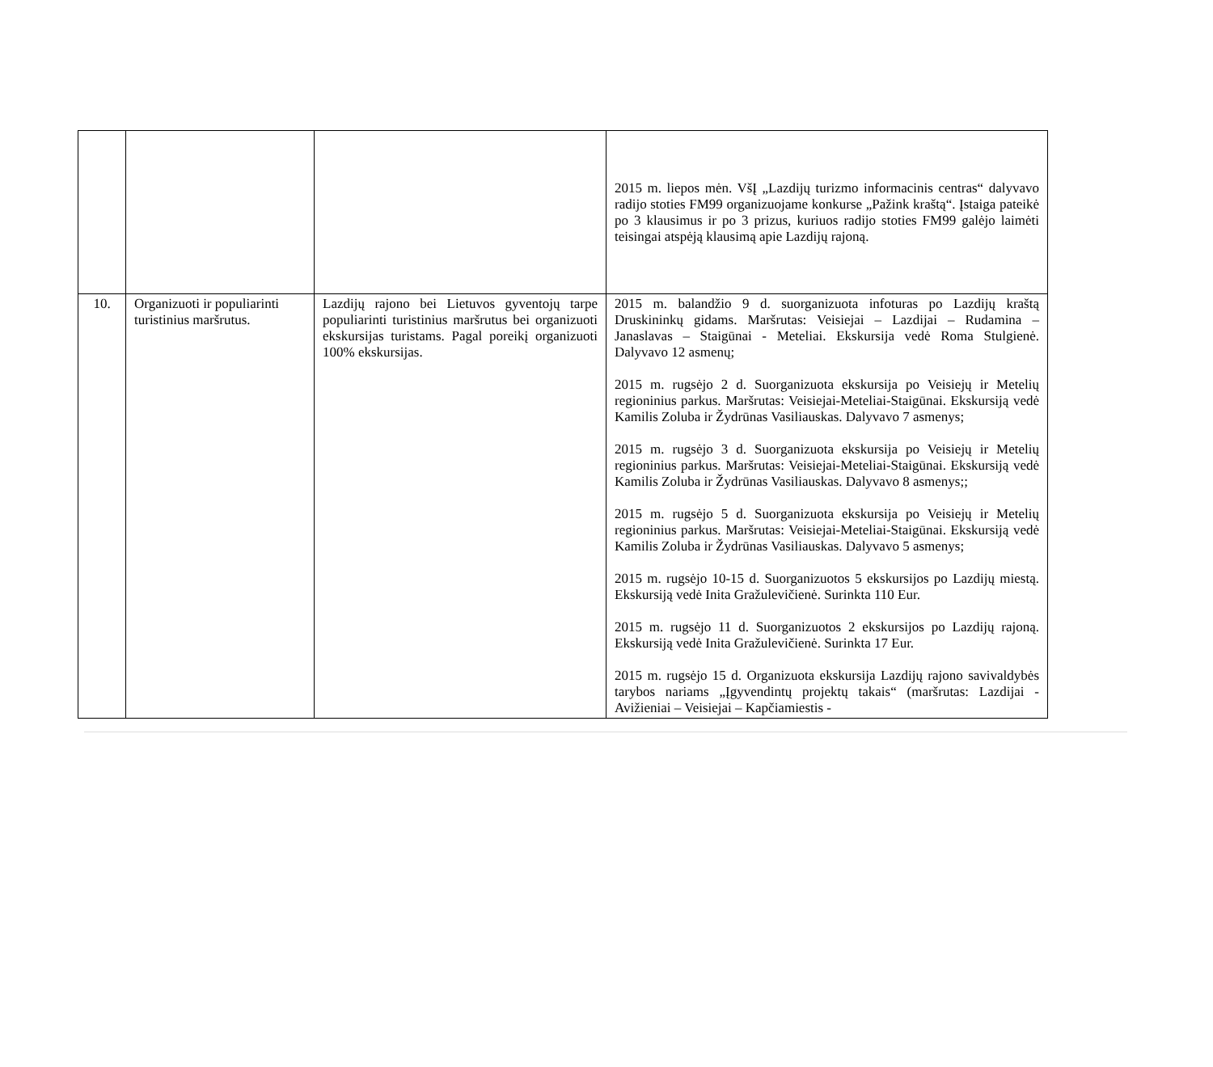| | | | 2015 m. liepos mėn. VšĮ „Lazdijų turizmo informacinis centras“ dalyvavo radijo stoties FM99 organizuojame konkurse „Pažink kraštą“. Įstaiga pateikė po 3 klausimus ir po 3 prizus, kuriuos radijo stoties FM99 galėjo laimėti teisingai atspėją klausimą apie Lazdijų rajoną. |
| 10. | Organizuoti ir populiarinti turistinius maršrutus. | Lazdijų rajono bei Lietuvos gyventojų tarpe populiarinti turistinius maršrutus bei organizuoti ekskursijas turistams. Pagal poreikį organizuoti 100% ekskursijas. | 2015 m. balandžio 9 d. suorganizuota infoturas po Lazdijų kraštą Druskininkų gidams. Maršrutas: Veisiejai – Lazdijai – Rudamina – Janaslavas – Staigūnai - Meteliai. Ekskursija vedė Roma Stulgienė. Dalyvavo 12 asmenų; 2015 m. rugsėjo 2 d. Suorganizuota ekskursija po Veisiejų ir Metelių regioninius parkus. Maršrutas: Veisiejai-Meteliai-Staigūnai. Ekskursiją vedė Kamilis Zoluba ir Žydrūnas Vasiliauskas. Dalyvavo 7 asmenys; 2015 m. rugsėjo 3 d. Suorganizuota ekskursija po Veisiejų ir Metelių regioninius parkus. Maršrutas: Veisiejai-Meteliai-Staigūnai. Ekskursiją vedė Kamilis Zoluba ir Žydrūnas Vasiliauskas. Dalyvavo 8 asmenys;; 2015 m. rugsėjo 5 d. Suorganizuota ekskursija po Veisiejų ir Metelių regioninius parkus. Maršrutas: Veisiejai-Meteliai-Staigūnai. Ekskursiją vedė Kamilis Zoluba ir Žydrūnas Vasiliauskas. Dalyvavo 5 asmenys; 2015 m. rugsėjo 10-15 d. Suorganizuotos 5 ekskursijos po Lazdijų miestą. Ekskursiją vedė Inita Gražulevičienė. Surinkta 110 Eur. 2015 m. rugsėjo 11 d. Suorganizuotos 2 ekskursijos po Lazdijų rajoną. Ekskursiją vedė Inita Gražulevičienė. Surinkta 17 Eur. 2015 m. rugsėjo 15 d. Organizuota ekskursija Lazdijų rajono savivaldybės tarybos nariams „Įgyvendintų projektų takais“ (maršrutas: Lazdijai - Avižieniai – Veisiejai – Kapčiamiestis - |